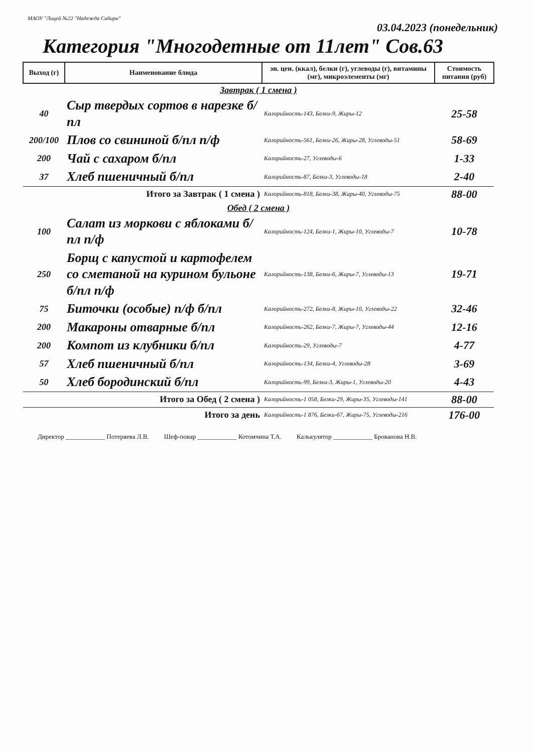МАОУ "Лицей №22 "Надежда Сибири"
03.04.2023 (понедельник)
Категория "Многодетные от 11лет" Сов.63
| Выход (г) | Наименование блюда | эн. цен. (ккал), белки (г), углеводы (г), витамины (мг), микроэлементы (мг) | Стоимость питания (руб) |
| --- | --- | --- | --- |
| Завтрак ( 1 смена ) | | | |
| 40 | Сыр твердых сортов в нарезке б/пл | Калорийность-143, Белки-9, Жиры-12 | 25-58 |
| 200/100 | Плов со свининой б/пл п/ф | Калорийность-561, Белки-26, Жиры-28, Углеводы-51 | 58-69 |
| 200 | Чай с сахаром б/пл | Калорийность-27, Углеводы-6 | 1-33 |
| 37 | Хлеб пшеничный б/пл | Калорийность-87, Белки-3, Углеводы-18 | 2-40 |
| Итого за Завтрак ( 1 смена ) | | Калорийность-818, Белки-38, Жиры-40, Углеводы-75 | 88-00 |
| Обед ( 2 смена ) | | | |
| 100 | Салат из моркови с яблоками б/пл п/ф | Калорийность-124, Белки-1, Жиры-10, Углеводы-7 | 10-78 |
| 250 | Борщ с капустой и картофелем со сметаной на курином бульоне б/пл п/ф | Калорийность-138, Белки-6, Жиры-7, Углеводы-13 | 19-71 |
| 75 | Биточки (особые) п/ф б/пл | Калорийность-272, Белки-8, Жиры-10, Углеводы-22 | 32-46 |
| 200 | Макароны отварные б/пл | Калорийность-262, Белки-7, Жиры-7, Углеводы-44 | 12-16 |
| 200 | Компот из клубники б/пл | Калорийность-29, Углеводы-7 | 4-77 |
| 57 | Хлеб пшеничный б/пл | Калорийность-134, Белки-4, Углеводы-28 | 3-69 |
| 50 | Хлеб бородинский б/пл | Калорийность-99, Белки-3, Жиры-1, Углеводы-20 | 4-43 |
| Итого за Обед ( 2 смена ) | | Калорийность-1 058, Белки-29, Жиры-35, Углеводы-141 | 88-00 |
| Итого за день | | Калорийность-1 876, Белки-67, Жиры-75, Углеводы-216 | 176-00 |
Директор ____________ Потеряева Л.В. Шеф-повар ____________ Котомчина Т.А. Калькулятор ____________ Брованова Н.В.